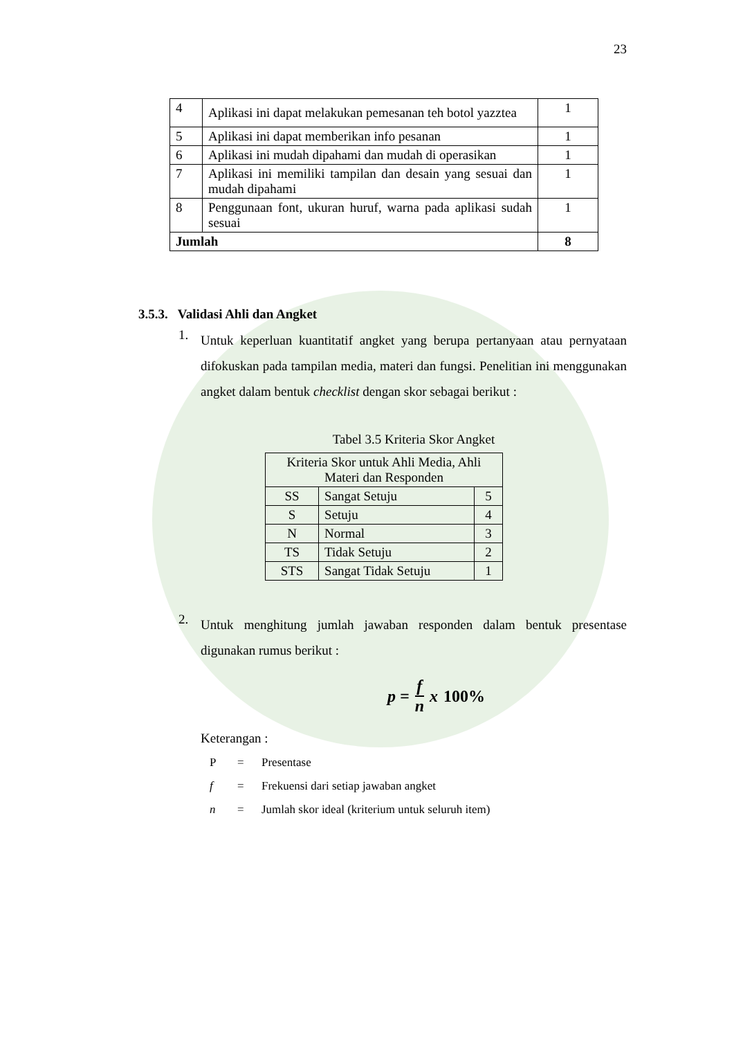23
| 4 | Aplikasi ini dapat melakukan pemesanan teh botol yazztea | 1 |
| 5 | Aplikasi ini dapat memberikan info pesanan | 1 |
| 6 | Aplikasi ini mudah dipahami dan mudah di operasikan | 1 |
| 7 | Aplikasi ini memiliki tampilan dan desain yang sesuai dan mudah dipahami | 1 |
| 8 | Penggunaan font, ukuran huruf, warna pada aplikasi sudah sesuai | 1 |
| Jumlah | | 8 |
3.5.3. Validasi Ahli dan Angket
1.
Untuk keperluan kuantitatif angket yang berupa pertanyaan atau pernyataan difokuskan pada tampilan media, materi dan fungsi. Penelitian ini menggunakan angket dalam bentuk checklist dengan skor sebagai berikut :
Tabel 3.5 Kriteria Skor Angket
| Kriteria Skor untuk Ahli Media, Ahli Materi dan Responden | | |
| SS | Sangat Setuju | 5 |
| S | Setuju | 4 |
| N | Normal | 3 |
| TS | Tidak Setuju | 2 |
| STS | Sangat Tidak Setuju | 1 |
2.
Untuk menghitung jumlah jawaban responden dalam bentuk presentase digunakan rumus berikut :
p = f n x 100%
Keterangan :
P = Presentase
f = Frekuensi dari setiap jawaban angket
n = Jumlah skor ideal (kriterium untuk seluruh item)